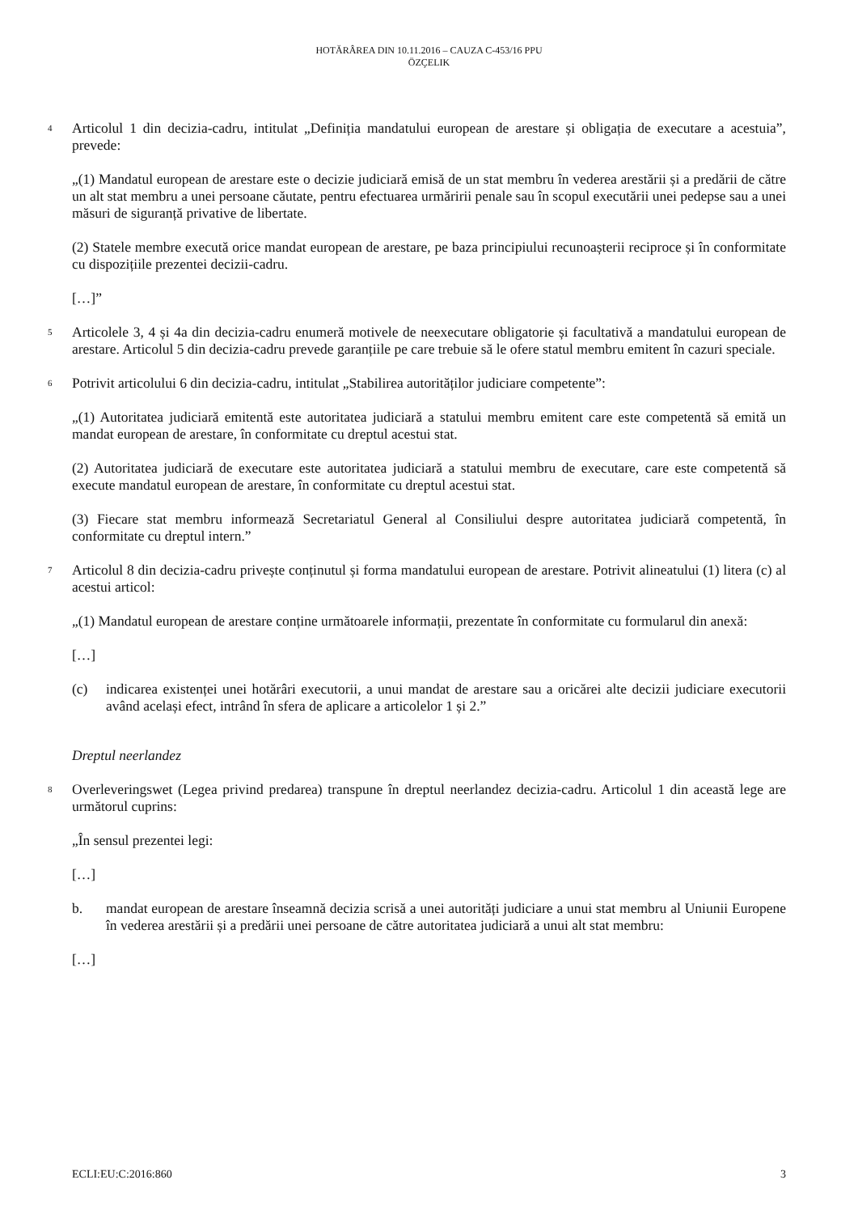HOTĂRÂREA DIN 10.11.2016 – CAUZA C-453/16 PPU
ÖZÇELIK
4
Articolul 1 din decizia-cadru, intitulat „Definiția mandatului european de arestare și obligația de executare a acestuia”, prevede:
„(1) Mandatul european de arestare este o decizie judiciară emisă de un stat membru în vederea arestării și a predării de către un alt stat membru a unei persoane căutate, pentru efectuarea urmăririi penale sau în scopul executării unei pedepse sau a unei măsuri de siguranță privative de libertate.
(2) Statele membre execută orice mandat european de arestare, pe baza principiului recunoașterii reciproce și în conformitate cu dispozițiile prezentei decizii-cadru.
[…]”
5
Articolele 3, 4 și 4a din decizia-cadru enumeră motivele de neexecutare obligatorie și facultativă a mandatului european de arestare. Articolul 5 din decizia-cadru prevede garanțiile pe care trebuie să le ofere statul membru emitent în cazuri speciale.
6
Potrivit articolului 6 din decizia-cadru, intitulat „Stabilirea autorităților judiciare competente”:
„(1) Autoritatea judiciară emitentă este autoritatea judiciară a statului membru emitent care este competentă să emită un mandat european de arestare, în conformitate cu dreptul acestui stat.
(2) Autoritatea judiciară de executare este autoritatea judiciară a statului membru de executare, care este competentă să execute mandatul european de arestare, în conformitate cu dreptul acestui stat.
(3) Fiecare stat membru informează Secretariatul General al Consiliului despre autoritatea judiciară competentă, în conformitate cu dreptul intern.”
7
Articolul 8 din decizia-cadru privește conținutul și forma mandatului european de arestare. Potrivit alineatului (1) litera (c) al acestui articol:
„(1) Mandatul european de arestare conține următoarele informații, prezentate în conformitate cu formularul din anexă:
[…]
(c) indicarea existenței unei hotărâri executorii, a unui mandat de arestare sau a oricărei alte decizii judiciare executorii având același efect, intrând în sfera de aplicare a articolelor 1 și 2.”
Dreptul neerlandez
8
Overleveringswet (Legea privind predarea) transpune în dreptul neerlandez decizia-cadru. Articolul 1 din această lege are următorul cuprins:
„În sensul prezentei legi:
[…]
b. mandat european de arestare înseamnă decizia scrisă a unei autorități judiciare a unui stat membru al Uniunii Europene în vederea arestării și a predării unei persoane de către autoritatea judiciară a unui alt stat membru:
[…]
ECLI:EU:C:2016:860 3